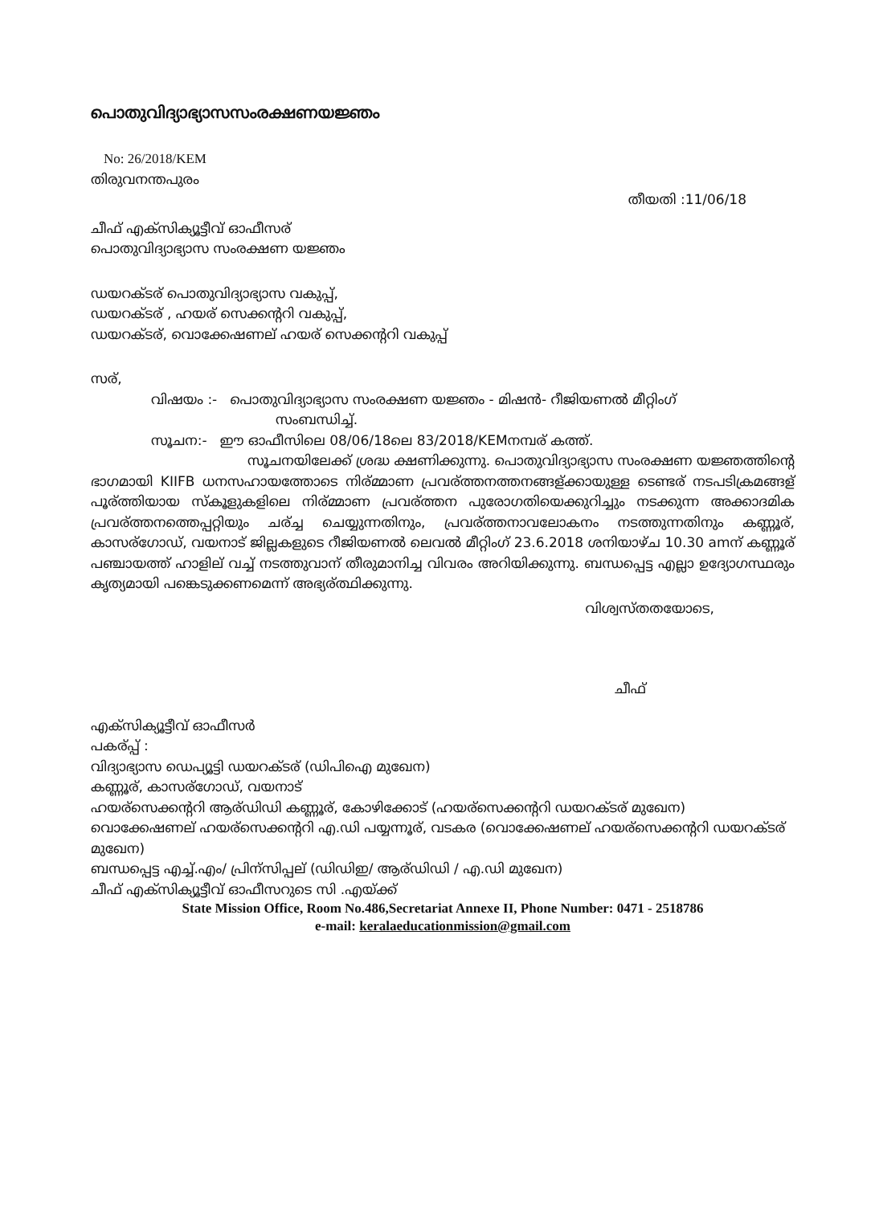പൊതുവിദ്യാഭ്യാസസംരക്ഷണയജ്ഞം
No: 26/2018/KEM
തിരുവനന്തപുരം
തീയതി :11/06/18
ചീഫ് എക്സിക്യൂട്ടീവ് ഓഫീസര്
പൊതുവിദ്യാഭ്യാസ സംരക്ഷണ യജ്ഞം
ഡയറക്ടര് പൊതുവിദ്യാഭ്യാസ വകുപ്പ്,
ഡയറക്ടര് , ഹയര് സെക്കന്ററി വകുപ്പ്,
ഡയറക്ടര്, വൊക്കേഷണല് ഹയര് സെക്കന്ററി വകുപ്പ്
സര്,
വിഷയം :- പൊതുവിദ്യാഭ്യാസ സംരക്ഷണ യജ്ഞം - മിഷന്‍- റീജിയണല്‍ മീറ്റിംഗ്
സംബന്ധിച്ച്.
സൂചന:- ഈ ഓഫീസിലെ 08/06/18ലെ 83/2018/KEMനമ്പര് കത്ത്.
സൂചനയിലേക്ക് ശ്രദ്ധ ക്ഷണിക്കുന്നു. പൊതുവിദ്യാഭ്യാസ സംരക്ഷണ യജ്ഞത്തിന്റെ ഭാഗമായി KIIFB ധനസഹായത്തോടെ നിര്മ്മാണ പ്രവര്ത്തനത്തനങ്ങള്ക്കായുള്ള ടെണ്ടര് നടപടിക്രമങ്ങള് പൂര്ത്തിയായ സ്കൂളുകളിലെ നിര്മ്മാണ പ്രവര്ത്തന പുരോഗതിയെക്കുറിച്ചും നടക്കുന്ന അക്കാദമിക പ്രവര്ത്തനത്തെപ്പറ്റിയും ചര്ച്ച ചെയ്യുന്നതിനും, പ്രവര്ത്തനാവലോകനം നടത്തുന്നതിനും കണ്ണൂര്, കാസര്ഗോഡ്, വയനാട് ജില്ലകളുടെ റീജിയണല്‍ ലെവല്‍ മീറ്റിംഗ് 23.6.2018 ശനിയാഴ്ച 10.30 amന് കണ്ണൂര് പഞ്ചായത്ത് ഹാളില് വച്ച് നടത്തുവാന് തീരുമാനിച്ച വിവരം അറിയിക്കുന്നു. ബന്ധപ്പെട്ട എല്ലാ ഉദ്യോഗസ്ഥരും കൃത്യമായി പങ്കെടുക്കണമെന്ന് അഭ്യര്ത്ഥിക്കുന്നു.
വിശ്വസ്തതയോടെ,
ചീഫ്
എക്സിക്യൂട്ടീവ് ഓഫീസര്‍
പകര്പ്പ് :
വിദ്യാഭ്യാസ ഡെപ്യൂട്ടി ഡയറക്ടര് (ഡിപിഐ മുഖേന)
കണ്ണൂര്, കാസര്ഗോഡ്, വയനാട്
ഹയര്സെക്കന്ററി ആര്ഡിഡി കണ്ണൂര്, കോഴിക്കോട് (ഹയര്സെക്കന്ററി ഡയറക്ടര് മുഖേന)
വൊക്കേഷണല് ഹയര്സെക്കന്ററി എ.ഡി പയ്യന്നൂര്, വടകര (വൊക്കേഷണല് ഹയര്സെക്കന്ററി ഡയറക്ടര് മുഖേന)
ബന്ധപ്പെട്ട എച്ച്.എം/ പ്രിന്സിപ്പല് (ഡിഡിഇ/ ആര്ഡിഡി / എ.ഡി മുഖേന)
ചീഫ് എക്സിക്യൂട്ടീവ് ഓഫീസറുടെ സി .എയ്ക്ക്
State Mission Office, Room No.486,Secretariat Annexe II, Phone Number: 0471 - 2518786
e-mail: keralaeducationmission@gmail.com